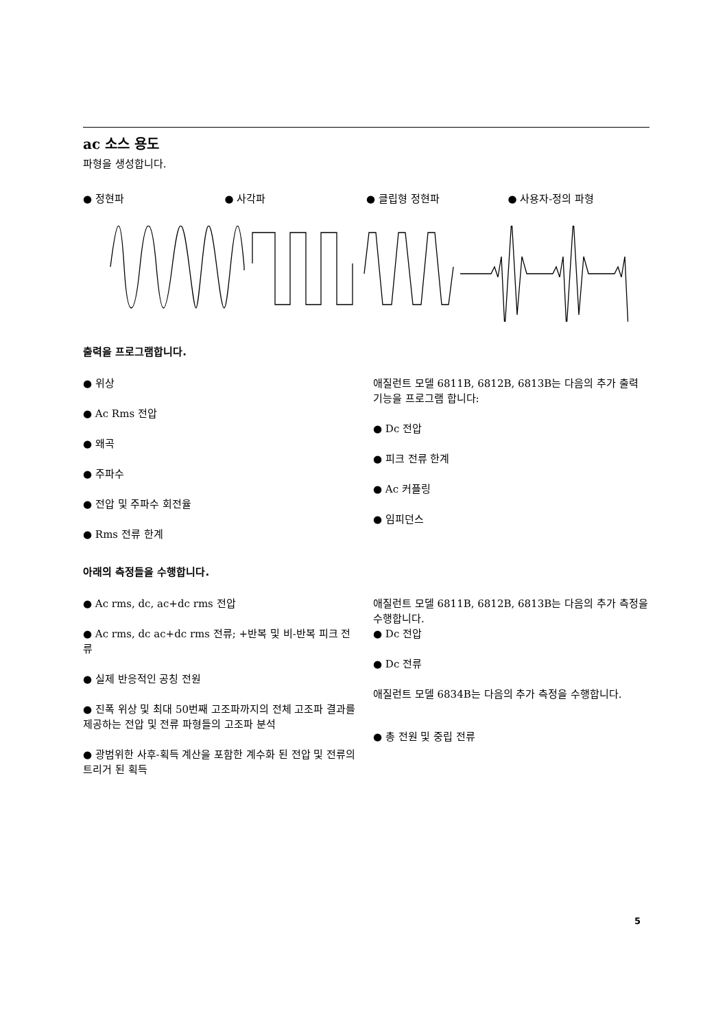ac 소스 용도
파형을 생성합니다.
● 정현파 ● 사각파 ● 클립형 정현파 ● 사용자-정의 파형
출력을 프로그램합니다.
● 위상
● Ac Rms 전압
● 왜곡
● 주파수
● 전압 및 주파수 회전율
● Rms 전류 한계
애질런트 모델 6811B, 6812B, 6813B는 다음의 추가 출력 기능을 프로그램 합니다:
● Dc 전압
● 피크 전류 한계
● Ac 커플링
● 임피던스
아래의 측정들을 수행합니다.
● Ac rms, dc, ac+dc rms 전압
● Ac rms, dc ac+dc rms 전류; +반복 및 비-반복 피크 전류
● 실제 반응적인 공칭 전원
● 진폭 위상 및 최대 50번째 고조파까지의 전체 고조파 결과를 제공하는 전압 및 전류 파형들의 고조파 분석
● 광범위한 사후-획득 계산을 포함한 계수화 된 전압 및 전류의 트리거 된 획득
애질런트 모델 6811B, 6812B, 6813B는 다음의 추가 측정을 수행합니다.
● Dc 전압
● Dc 전류
애질런트 모델 6834B는 다음의 추가 측정을 수행합니다.
● 총 전원 및 중립 전류
5